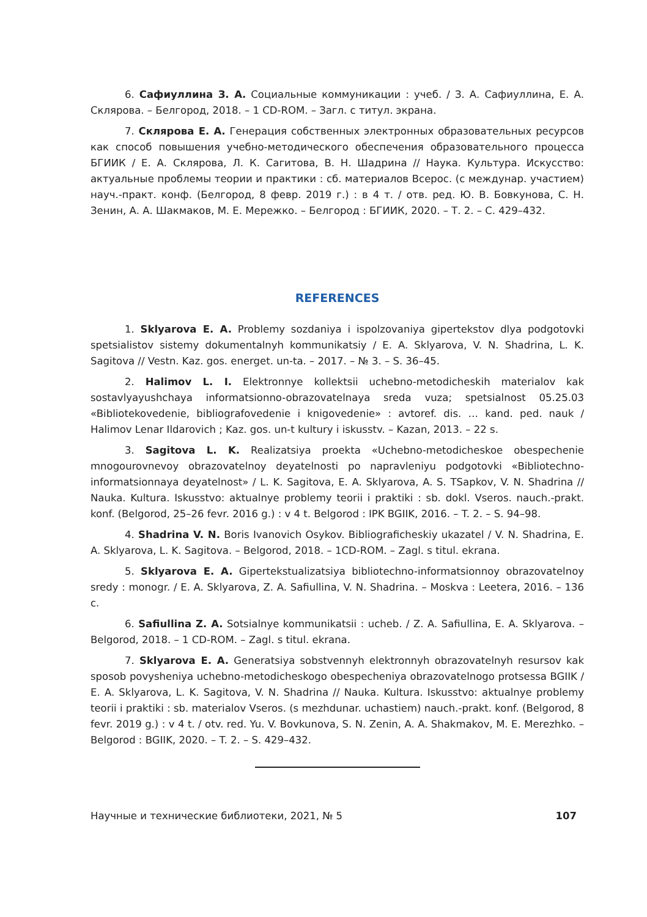6. Сафиуллина З. А. Социальные коммуникации : учеб. / З. А. Сафиуллина, Е. А. Склярова. – Белгород, 2018. – 1 CD-ROM. – Загл. с титул. экрана.
7. Склярова Е. А. Генерация собственных электронных образовательных ресурсов как способ повышения учебно-методического обеспечения образовательного процесса БГИИК / Е. А. Склярова, Л. К. Сагитова, В. Н. Шадрина // Наука. Культура. Искусство: актуальные проблемы теории и практики : сб. материалов Всерос. (с междунар. участием) науч.-практ. конф. (Белгород, 8 февр. 2019 г.) : в 4 т. / отв. ред. Ю. В. Бовкунова, С. Н. Зенин, А. А. Шакмаков, М. Е. Мережко. – Белгород : БГИИК, 2020. – Т. 2. – С. 429–432.
REFERENCES
1. Sklyarova E. A. Problemy sozdaniya i ispolzovaniya gipertekstov dlya podgotovki spetsialistov sistemy dokumentalnyh kommunikatsiy / E. A. Sklyarova, V. N. Shadrina, L. K. Sagitova // Vestn. Kaz. gos. energet. un-ta. – 2017. – № 3. – S. 36–45.
2. Halimov L. I. Elektronnye kollektsii uchebno-metodicheskih materialov kak sostavlyayushchaya informatsionno-obrazovatelnaya sreda vuza; spetsialnost 05.25.03 «Bibliotekovedenie, bibliografovedenie i knigovedenie» : avtoref. dis. … kand. ped. nauk / Halimov Lenar Ildarovich ; Kaz. gos. un-t kultury i iskusstv. – Kazan, 2013. – 22 s.
3. Sagitova L. K. Realizatsiya proekta «Uchebno-metodicheskoe obespechenie mnogourovnevoy obrazovatelnoy deyatelnosti po napravleniyu podgotovki «Bibliotechno-informatsionnaya deyatelnost» / L. K. Sagitova, E. A. Sklyarova, A. S. TSapkov, V. N. Shadrina // Nauka. Kultura. Iskusstvo: aktualnye problemy teorii i praktiki : sb. dokl. Vseros. nauch.-prakt. konf. (Belgorod, 25–26 fevr. 2016 g.) : v 4 t. Belgorod : IPK BGIIK, 2016. – T. 2. – S. 94–98.
4. Shadrina V. N. Boris Ivanovich Osykov. Bibliograficheskiy ukazatel / V. N. Shadrina, E. A. Sklyarova, L. K. Sagitova. – Belgorod, 2018. – 1CD-ROM. – Zagl. s titul. ekrana.
5. Sklyarova E. A. Gipertekstualizatsiya bibliotechno-informatsionnoy obrazovatelnoy sredy : monogr. / E. A. Sklyarova, Z. A. Safiullina, V. N. Shadrina. – Moskva : Leetera, 2016. – 136 c.
6. Safiullina Z. A. Sotsialnye kommunikatsii : ucheb. / Z. A. Safiullina, E. A. Sklyarova. – Belgorod, 2018. – 1 CD-ROM. – Zagl. s titul. ekrana.
7. Sklyarova E. A. Generatsiya sobstvennyh elektronnyh obrazovatelnyh resursov kak sposob povysheniya uchebno-metodicheskogo obespecheniya obrazovatelnogo protsessa BGIIK / E. A. Sklyarova, L. K. Sagitova, V. N. Shadrina // Nauka. Kultura. Iskusstvo: aktualnye problemy teorii i praktiki : sb. materialov Vseros. (s mezhdunar. uchastiem) nauch.-prakt. konf. (Belgorod, 8 fevr. 2019 g.) : v 4 t. / otv. red. Yu. V. Bovkunova, S. N. Zenin, A. A. Shakmakov, M. E. Merezhko. – Belgorod : BGIIK, 2020. – T. 2. – S. 429–432.
Научные и технические библиотеки, 2021, № 5 107